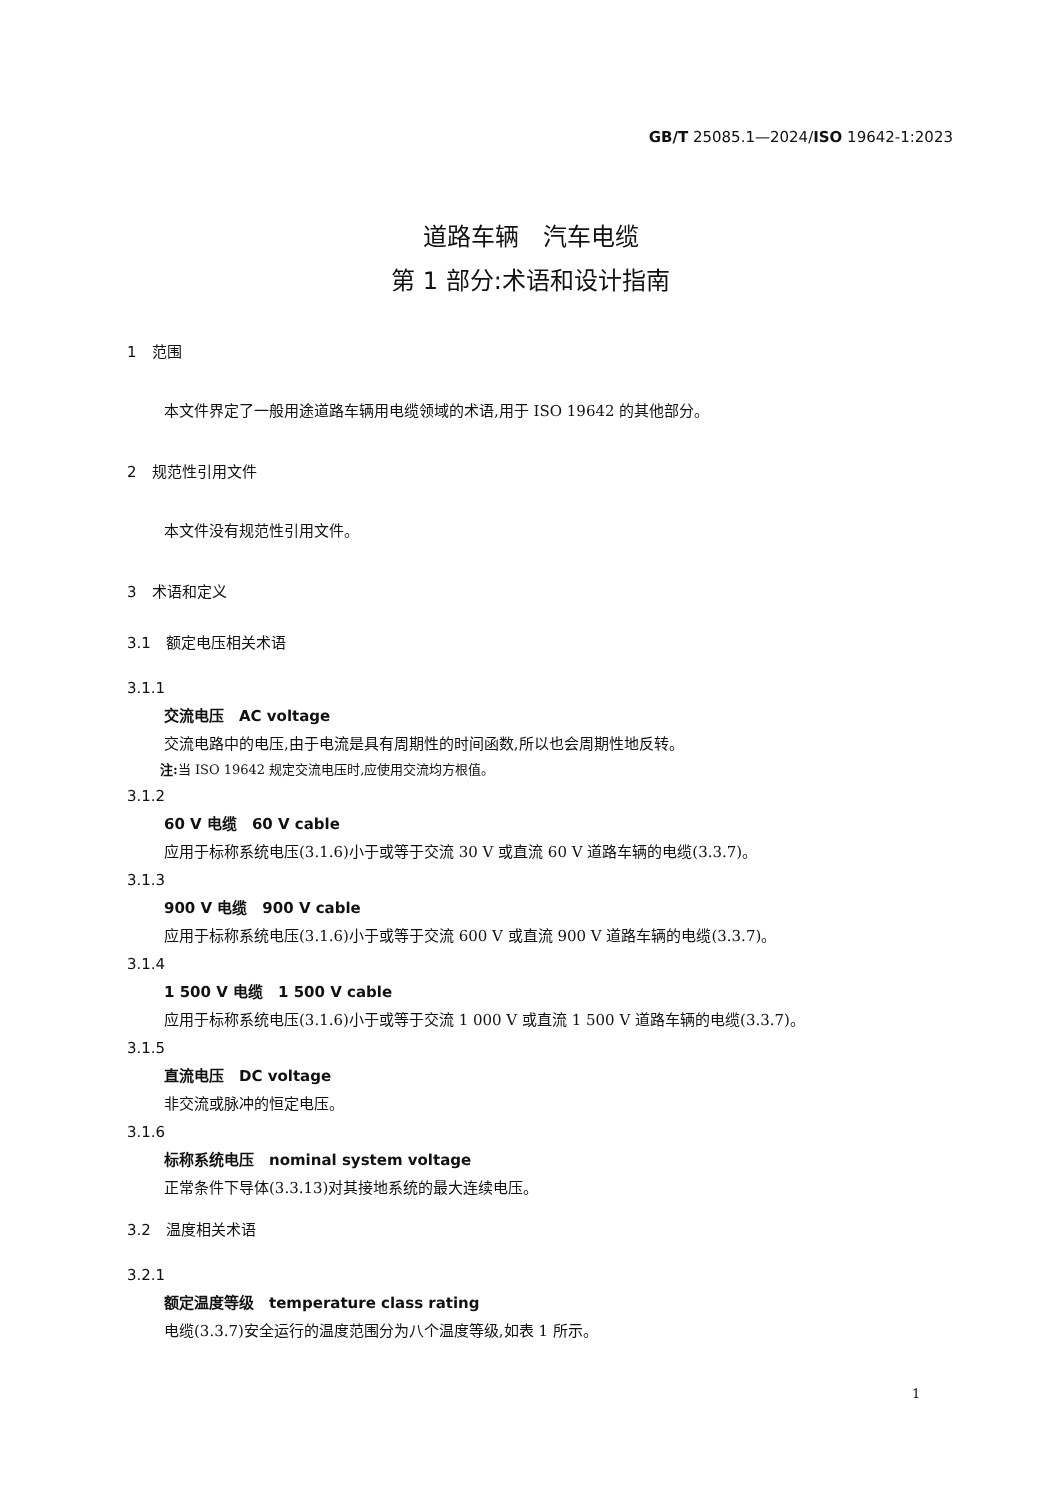GB/T 25085.1—2024/ISO 19642-1:2023
道路车辆　汽车电缆
第 1 部分:术语和设计指南
1　范围
本文件界定了一般用途道路车辆用电缆领域的术语,用于 ISO 19642 的其他部分。
2　规范性引用文件
本文件没有规范性引用文件。
3　术语和定义
3.1　额定电压相关术语
3.1.1
交流电压　AC voltage
交流电路中的电压,由于电流是具有周期性的时间函数,所以也会周期性地反转。
注: 当 ISO 19642 规定交流电压时,应使用交流均方根值。
3.1.2
60 V 电缆　60 V cable
应用于标称系统电压(3.1.6)小于或等于交流 30 V 或直流 60 V 道路车辆的电缆(3.3.7)。
3.1.3
900 V 电缆　900 V cable
应用于标称系统电压(3.1.6)小于或等于交流 600 V 或直流 900 V 道路车辆的电缆(3.3.7)。
3.1.4
1 500 V 电缆　1 500 V cable
应用于标称系统电压(3.1.6)小于或等于交流 1 000 V 或直流 1 500 V 道路车辆的电缆(3.3.7)。
3.1.5
直流电压　DC voltage
非交流或脉冲的恒定电压。
3.1.6
标称系统电压　nominal system voltage
正常条件下导体(3.3.13)对其接地系统的最大连续电压。
3.2　温度相关术语
3.2.1
额定温度等级　temperature class rating
电缆(3.3.7)安全运行的温度范围分为八个温度等级,如表 1 所示。
1